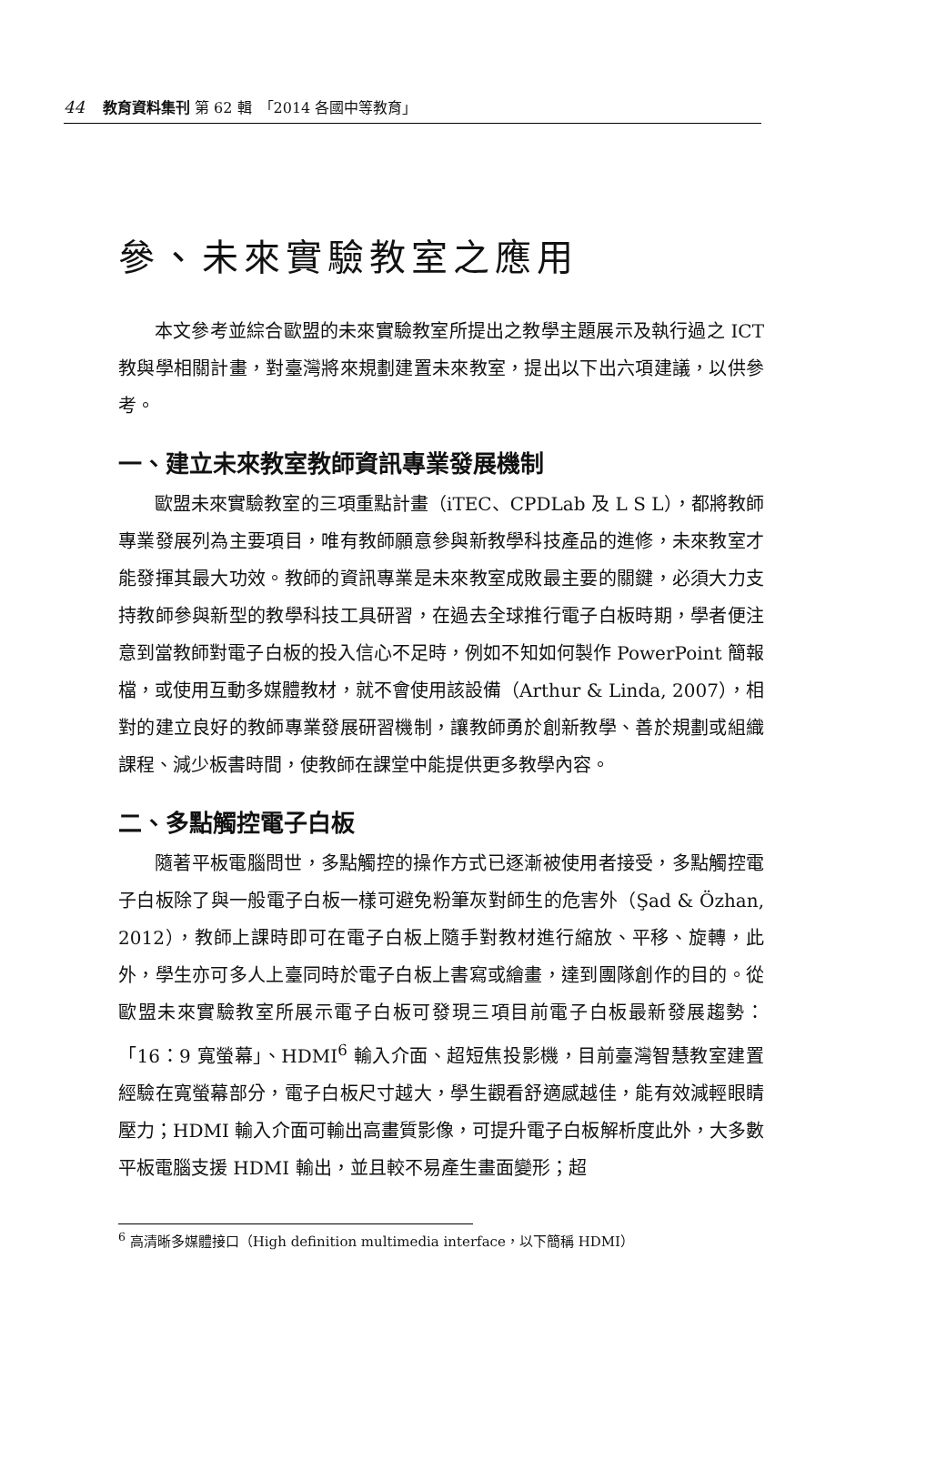44 教育資料集刊 第 62 輯　「2014 各國中等教育」
參、未來實驗教室之應用
本文參考並綜合歐盟的未來實驗教室所提出之教學主題展示及執行過之 ICT 教與學相關計畫，對臺灣將來規劃建置未來教室，提出以下出六項建議，以供參考。
一、建立未來教室教師資訊專業發展機制
歐盟未來實驗教室的三項重點計畫（iTEC、CPDLab 及 L S L），都將教師專業發展列為主要項目，唯有教師願意參與新教學科技產品的進修，未來教室才能發揮其最大功效。教師的資訊專業是未來教室成敗最主要的關鍵，必須大力支持教師參與新型的教學科技工具研習，在過去全球推行電子白板時期，學者便注意到當教師對電子白板的投入信心不足時，例如不知如何製作 PowerPoint 簡報檔，或使用互動多媒體教材，就不會使用該設備（Arthur & Linda, 2007），相對的建立良好的教師專業發展研習機制，讓教師勇於創新教學、善於規劃或組織課程、減少板書時間，使教師在課堂中能提供更多教學內容。
二、多點觸控電子白板
隨著平板電腦問世，多點觸控的操作方式已逐漸被使用者接受，多點觸控電子白板除了與一般電子白板一樣可避免粉筆灰對師生的危害外（Şad & Özhan, 2012），教師上課時即可在電子白板上隨手對教材進行縮放、平移、旋轉，此外，學生亦可多人上臺同時於電子白板上書寫或繪畫，達到團隊創作的目的。從歐盟未來實驗教室所展示電子白板可發現三項目前電子白板最新發展趨勢：「16：9 寬螢幕」、HDMI<sup>6</sup> 輸入介面、超短焦投影機，目前臺灣智慧教室建置經驗在寬螢幕部分，電子白板尺寸越大，學生觀看舒適感越佳，能有效減輕眼睛壓力；HDMI 輸入介面可輸出高畫質影像，可提升電子白板解析度此外，大多數平板電腦支援 HDMI 輸出，並且較不易產生畫面變形；超
<sup>6</sup> 高清晰多媒體接口（High definition multimedia interface，以下簡稱 HDMI）